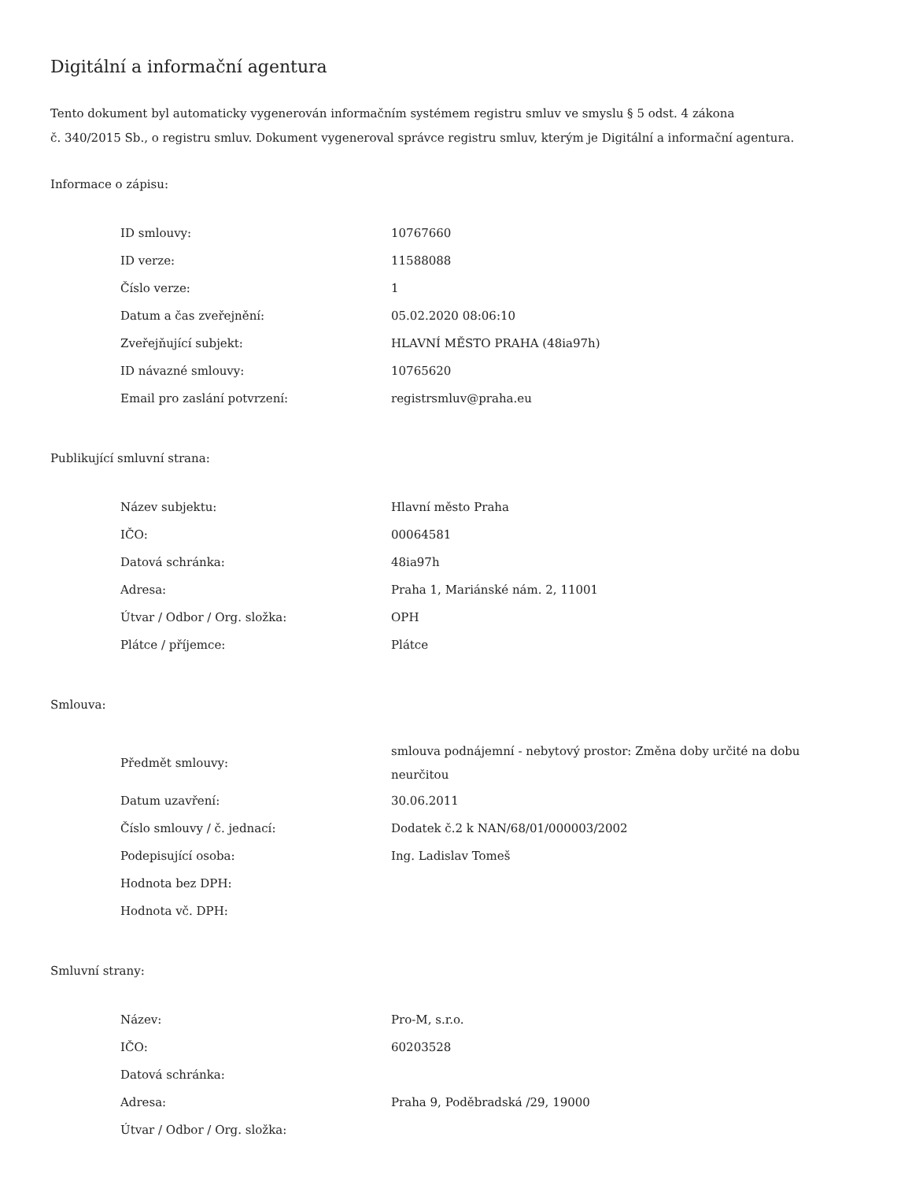Digitální a informační agentura
Tento dokument byl automaticky vygenerován informačním systémem registru smluv ve smyslu § 5 odst. 4 zákona
č. 340/2015 Sb., o registru smluv. Dokument vygeneroval správce registru smluv, kterým je Digitální a informační agentura.
Informace o zápisu:
| ID smlouvy: | 10767660 |
| ID verze: | 11588088 |
| Číslo verze: | 1 |
| Datum a čas zveřejnění: | 05.02.2020 08:06:10 |
| Zveřejňující subjekt: | HLAVNÍ MĚSTO PRAHA (48ia97h) |
| ID návazné smlouvy: | 10765620 |
| Email pro zaslání potvrzení: | registrsmluv@praha.eu |
Publikující smluvní strana:
| Název subjektu: | Hlavní město Praha |
| IČO: | 00064581 |
| Datová schránka: | 48ia97h |
| Adresa: | Praha 1, Mariánské nám. 2, 11001 |
| Útvar / Odbor / Org. složka: | OPH |
| Plátce / příjemce: | Plátce |
Smlouva:
| Předmět smlouvy: | smlouva podnájemní - nebytový prostor: Změna doby určité na dobu neurčitou |
| Datum uzavření: | 30.06.2011 |
| Číslo smlouvy / č. jednací: | Dodatek č.2 k NAN/68/01/000003/2002 |
| Podepisující osoba: | Ing. Ladislav Tomeš |
| Hodnota bez DPH: | |
| Hodnota vč. DPH: | |
Smluvní strany:
| Název: | Pro-M, s.r.o. |
| IČO: | 60203528 |
| Datová schránka: | |
| Adresa: | Praha 9, Poděbradská /29, 19000 |
| Útvar / Odbor / Org. složka: | |